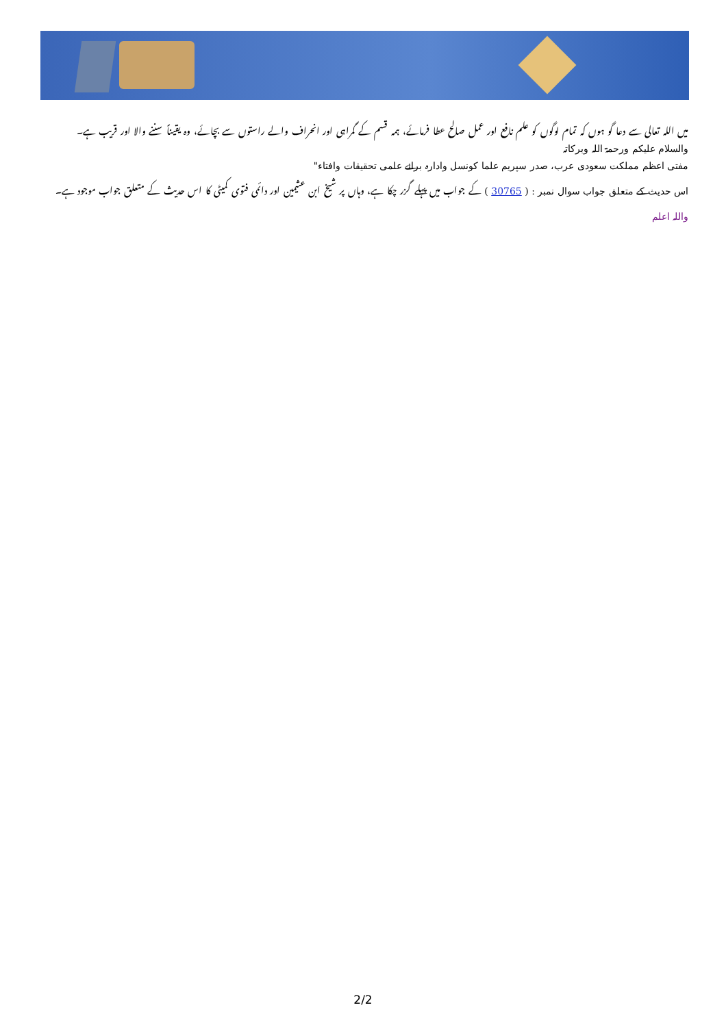میں اللہ تعالی سے دعا گو ہوں کہ تمام لوگوں کو علم نافع اور عمل صالح عطا فرمائے، ہمہ قسم کے گمراہی اور انحراف والے راستوں سے بچائے، وہ یقیناً سننے والا اور قریب ہے۔
والسلام علیکم ورحمۃ اللہ وبرکاتہ
مفتی اعظم مملکت سعودی عرب، صدر سپریم علما کونسل وادارہ برائے علمی تحقیقات وافتاء"
اس حدیث کے متعلق جواب سوال نمبر : ( 30765 ) کے جواب میں پہلے گزر چکا ہے، وہاں پر شیخ ابن عثیمین اور دائمی فتوی کمیٹی کا اس حدیث کے متعلق جواب موجود ہے۔
واللہ اعلم
2/2